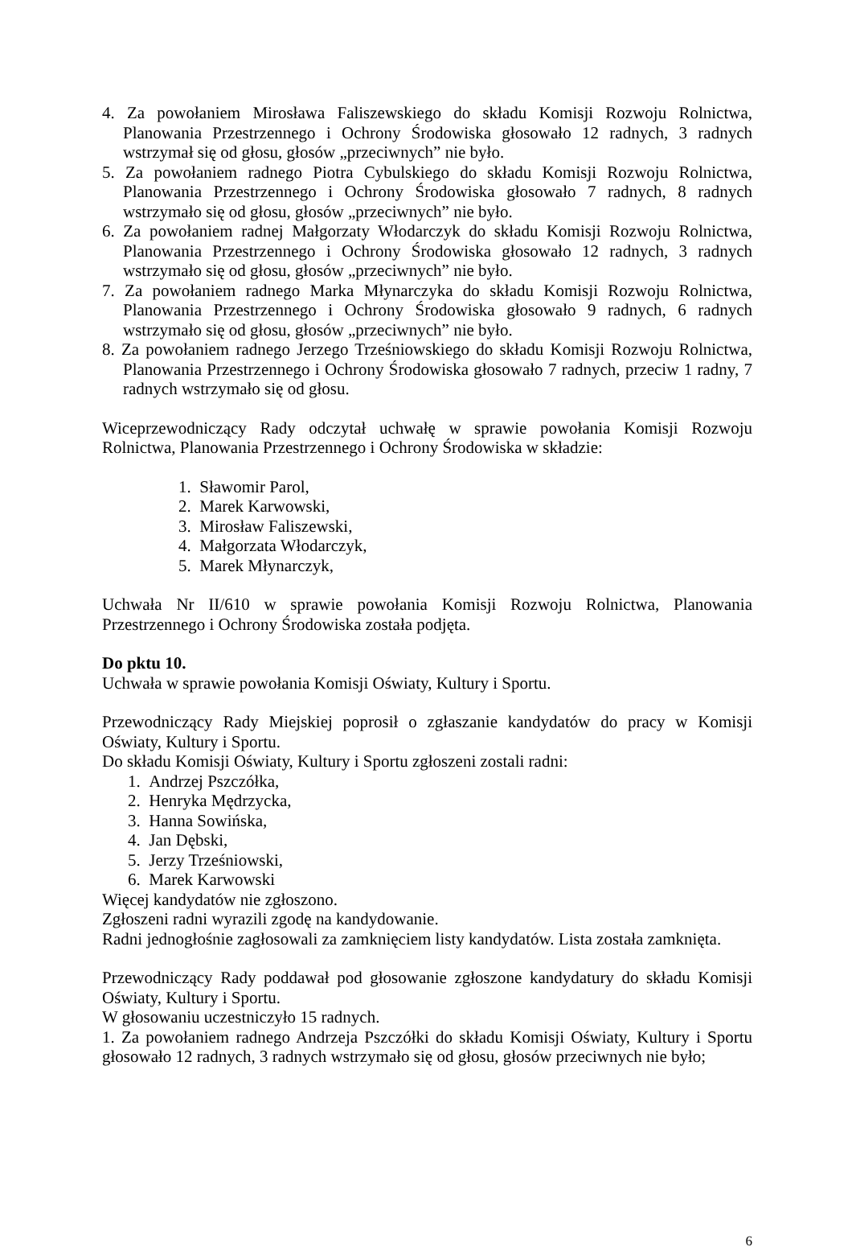4. Za powołaniem Mirosława Faliszewskiego do składu Komisji Rozwoju Rolnictwa, Planowania Przestrzennego i Ochrony Środowiska głosowało 12 radnych, 3 radnych wstrzymał się od głosu, głosów „przeciwnych” nie było.
5. Za powołaniem radnego Piotra Cybulskiego do składu Komisji Rozwoju Rolnictwa, Planowania Przestrzennego i Ochrony Środowiska głosowało 7 radnych, 8 radnych wstrzymało się od głosu, głosów „przeciwnych” nie było.
6. Za powołaniem radnej Małgorzaty Włodarczyk do składu Komisji Rozwoju Rolnictwa, Planowania Przestrzennego i Ochrony Środowiska głosowało 12 radnych, 3 radnych wstrzymało się od głosu, głosów „przeciwnych” nie było.
7. Za powołaniem radnego Marka Młynarczyka do składu Komisji Rozwoju Rolnictwa, Planowania Przestrzennego i Ochrony Środowiska głosowało 9 radnych, 6 radnych wstrzymało się od głosu, głosów „przeciwnych” nie było.
8. Za powołaniem radnego Jerzego Trześniowskiego do składu Komisji Rozwoju Rolnictwa, Planowania Przestrzennego i Ochrony Środowiska głosowało 7 radnych, przeciw 1 radny, 7 radnych wstrzymało się od głosu.
Wiceprzewodniczący Rady odczytał uchwałę w sprawie powołania Komisji Rozwoju Rolnictwa, Planowania Przestrzennego i Ochrony Środowiska w składzie:
1. Sławomir Parol,
2. Marek Karwowski,
3. Mirosław Faliszewski,
4. Małgorzata Włodarczyk,
5. Marek Młynarczyk,
Uchwała Nr II/610 w sprawie powołania Komisji Rozwoju Rolnictwa, Planowania Przestrzennego i Ochrony Środowiska została podjęta.
Do pktu 10.
Uchwała w sprawie powołania Komisji Oświaty, Kultury i Sportu.
Przewodniczący Rady Miejskiej poprosił o zgłaszanie kandydatów do pracy w Komisji Oświaty, Kultury i Sportu.
Do składu Komisji Oświaty, Kultury i Sportu zgłoszeni zostali radni:
1. Andrzej Pszczółka,
2. Henryka Mędrzycka,
3. Hanna Sowińska,
4. Jan Dębski,
5. Jerzy Trześniowski,
6. Marek Karwowski
Więcej kandydatów nie zgłoszono.
Zgłoszeni radni wyrazili zgodę na kandydowanie.
Radni jednogłośnie zagłosowali za zamknięciem listy kandydatów. Lista została zamknięta.
Przewodniczący Rady poddawał pod głosowanie zgłoszone kandydatury do składu Komisji Oświaty, Kultury i Sportu.
W głosowaniu uczestniczyło 15 radnych.
1. Za powołaniem radnego Andrzeja Pszczółki do składu Komisji Oświaty, Kultury i Sportu głosowało 12 radnych, 3 radnych wstrzymało się od głosu, głosów przeciwnych nie było;
6